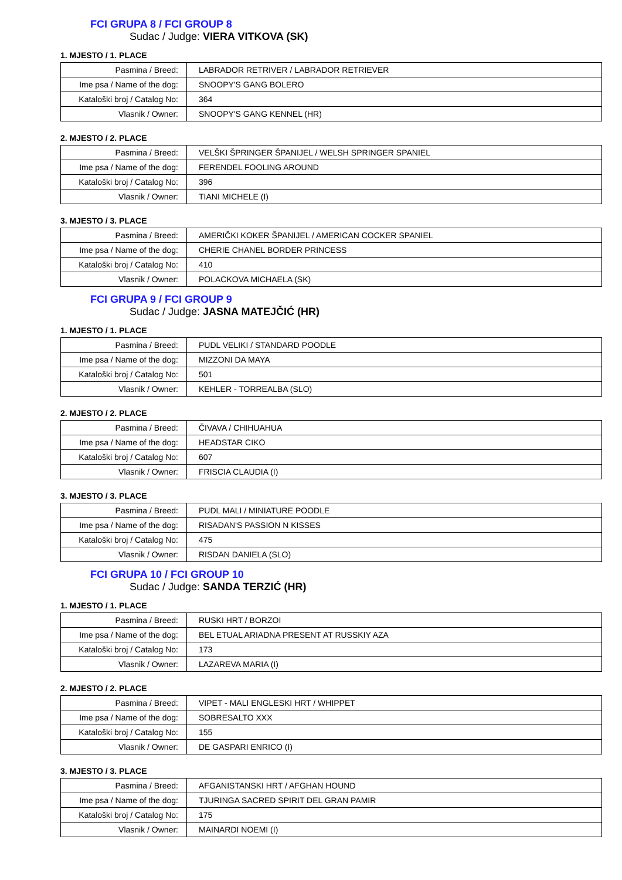FCI GRUPA 8 / FCI GROUP 8
Sudac / Judge: VIERA VITKOVA (SK)
1. MJESTO / 1. PLACE
| Pasmina / Breed: | LABRADOR RETRIVER / LABRADOR RETRIEVER |
| Ime psa / Name of the dog: | SNOOPY'S GANG BOLERO |
| Kataloški broj / Catalog No: | 364 |
| Vlasnik / Owner: | SNOOPY'S GANG KENNEL (HR) |
2. MJESTO / 2. PLACE
| Pasmina / Breed: | VELŠKI ŠPRINGER ŠPANIJEL / WELSH SPRINGER SPANIEL |
| Ime psa / Name of the dog: | FERENDEL FOOLING AROUND |
| Kataloški broj / Catalog No: | 396 |
| Vlasnik / Owner: | TIANI MICHELE (I) |
3. MJESTO / 3. PLACE
| Pasmina / Breed: | AMERIČKI KOKER ŠPANIJEL / AMERICAN COCKER SPANIEL |
| Ime psa / Name of the dog: | CHERIE CHANEL BORDER PRINCESS |
| Kataloški broj / Catalog No: | 410 |
| Vlasnik / Owner: | POLACKOVA MICHAELA (SK) |
FCI GRUPA 9 / FCI GROUP 9
Sudac / Judge: JASNA MATEJČIĆ (HR)
1. MJESTO / 1. PLACE
| Pasmina / Breed: | PUDL VELIKI / STANDARD POODLE |
| Ime psa / Name of the dog: | MIZZONI DA MAYA |
| Kataloški broj / Catalog No: | 501 |
| Vlasnik / Owner: | KEHLER - TORREALBA (SLO) |
2. MJESTO / 2. PLACE
| Pasmina / Breed: | ČIVAVA / CHIHUAHUA |
| Ime psa / Name of the dog: | HEADSTAR CIKO |
| Kataloški broj / Catalog No: | 607 |
| Vlasnik / Owner: | FRISCIA CLAUDIA (I) |
3. MJESTO / 3. PLACE
| Pasmina / Breed: | PUDL MALI / MINIATURE POODLE |
| Ime psa / Name of the dog: | RISADAN'S PASSION N KISSES |
| Kataloški broj / Catalog No: | 475 |
| Vlasnik / Owner: | RISDAN DANIELA (SLO) |
FCI GRUPA 10 / FCI GROUP 10
Sudac / Judge: SANDA TERZIĆ (HR)
1. MJESTO / 1. PLACE
| Pasmina / Breed: | RUSKI HRT / BORZOI |
| Ime psa / Name of the dog: | BEL ETUAL ARIADNA PRESENT AT RUSSKIY AZA |
| Kataloški broj / Catalog No: | 173 |
| Vlasnik / Owner: | LAZAREVA MARIA (I) |
2. MJESTO / 2. PLACE
| Pasmina / Breed: | VIPET - MALI ENGLESKI HRT / WHIPPET |
| Ime psa / Name of the dog: | SOBRESALTO XXX |
| Kataloški broj / Catalog No: | 155 |
| Vlasnik / Owner: | DE GASPARI ENRICO (I) |
3. MJESTO / 3. PLACE
| Pasmina / Breed: | AFGANISTANSKI HRT / AFGHAN HOUND |
| Ime psa / Name of the dog: | TJURINGA SACRED SPIRIT DEL GRAN PAMIR |
| Kataloški broj / Catalog No: | 175 |
| Vlasnik / Owner: | MAINARDI NOEMI (I) |